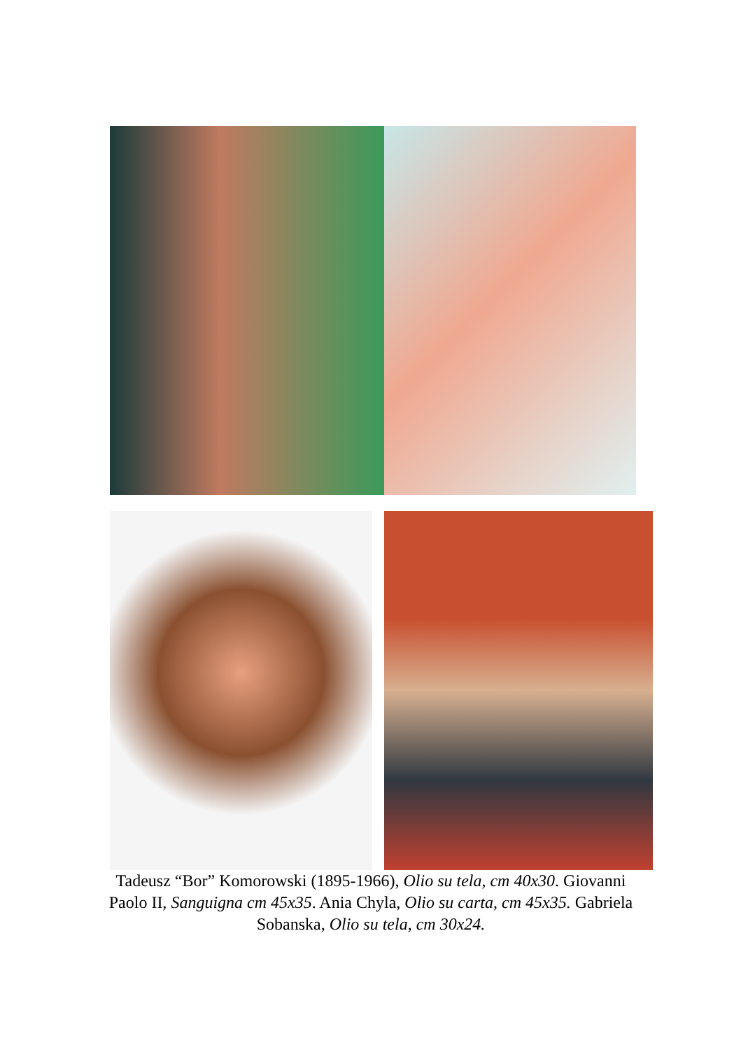Tadeusz “Bor” Komorowski (1895-1966), Olio su tela, cm 40x30. Giovanni Paolo II, Sanguigna cm 45x35. Ania Chyla, Olio su carta, cm 45x35. Gabriela Sobanska, Olio su tela, cm 30x24.